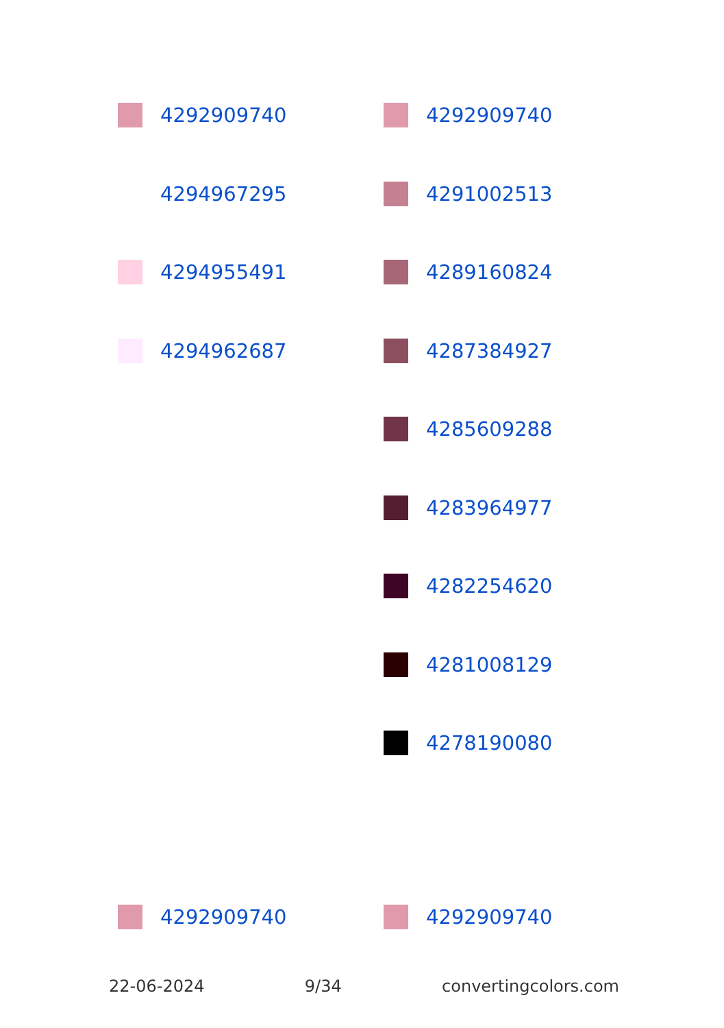4292909740
4294967295
4294955491
4294962687
4292909740
4291002513
4289160824
4287384927
4285609288
4283964977
4282254620
4281008129
4278190080
4292909740 4292909740
22-06-2024 9/34 convertingcolors.com